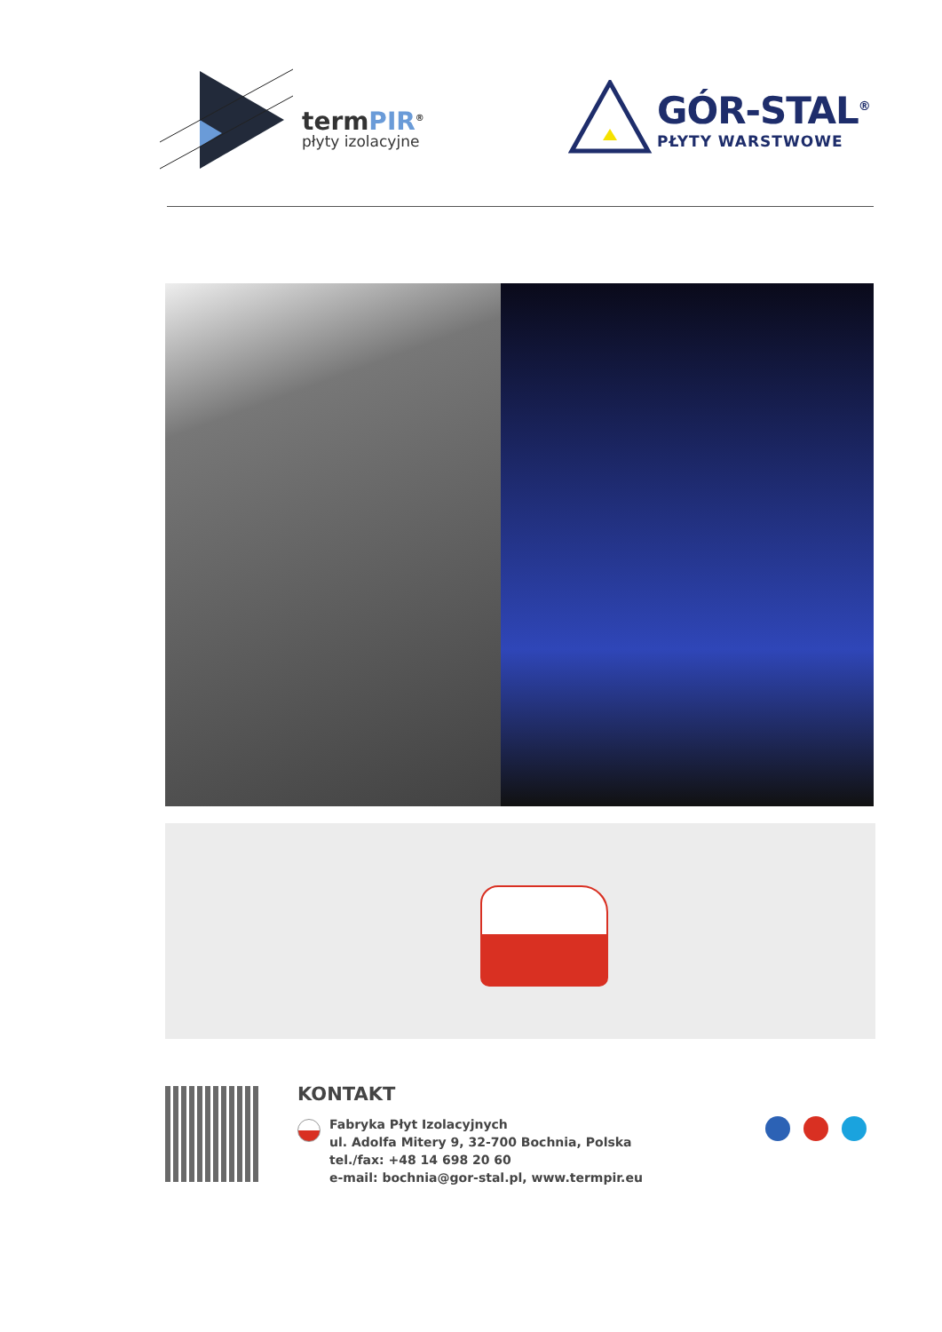termPIR<sup>®</sup>
płyty izolacyjne
GÓR-STAL<sup>®</sup>
PŁYTY WARSTWOWE
KONTAKT
Fabryka Płyt Izolacyjnych
ul. Adolfa Mitery 9, 32-700 Bochnia, Polska
tel./fax: +48 14 698 20 60
e-mail: bochnia@gor-stal.pl, www.termpir.eu